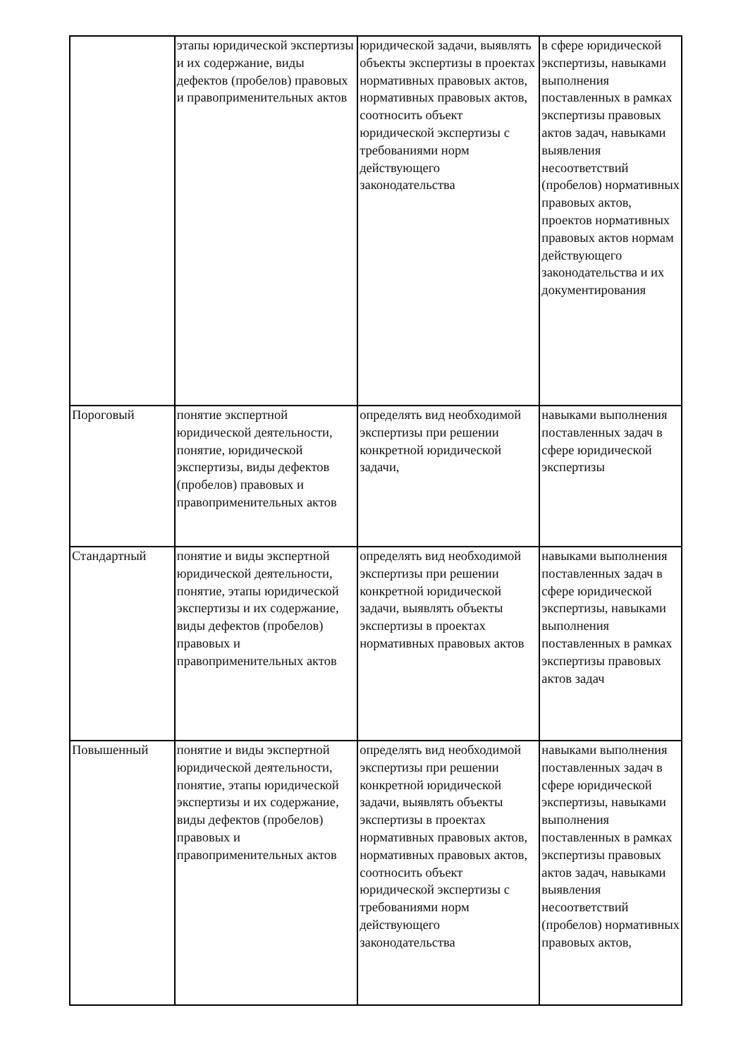| | этапы юридической экспертизы и их содержание, виды дефектов (пробелов) правовых и правоприменительных актов | юридической задачи, выявлять объекты экспертизы в проектах нормативных правовых актов, нормативных правовых актов, соотносить объект юридической экспертизы с требованиями норм действующего законодательства | в сфере юридической экспертизы, навыками выполнения поставленных в рамках экспертизы правовых актов задач, навыками выявления несоответствий (пробелов) нормативных правовых актов, проектов нормативных правовых актов нормам действующего законодательства и их документирования |
| Пороговый | понятие экспертной юридической деятельности, понятие, юридической экспертизы, виды дефектов (пробелов) правовых и правоприменительных актов | определять вид необходимой экспертизы при решении конкретной юридической задачи, | навыками выполнения поставленных задач в сфере юридической экспертизы |
| Стандартный | понятие и виды экспертной юридической деятельности, понятие, этапы юридической экспертизы и их содержание, виды дефектов (пробелов) правовых и правоприменительных актов | определять вид необходимой экспертизы при решении конкретной юридической задачи, выявлять объекты экспертизы в проектах нормативных правовых актов | навыками выполнения поставленных задач в сфере юридической экспертизы, навыками выполнения поставленных в рамках экспертизы правовых актов задач |
| Повышенный | понятие и виды экспертной юридической деятельности, понятие, этапы юридической экспертизы и их содержание, виды дефектов (пробелов) правовых и правоприменительных актов | определять вид необходимой экспертизы при решении конкретной юридической задачи, выявлять объекты экспертизы в проектах нормативных правовых актов, нормативных правовых актов, соотносить объект юридической экспертизы с требованиями норм действующего законодательства | навыками выполнения поставленных задач в сфере юридической экспертизы, навыками выполнения поставленных в рамках экспертизы правовых актов задач, навыками выявления несоответствий (пробелов) нормативных правовых актов, |